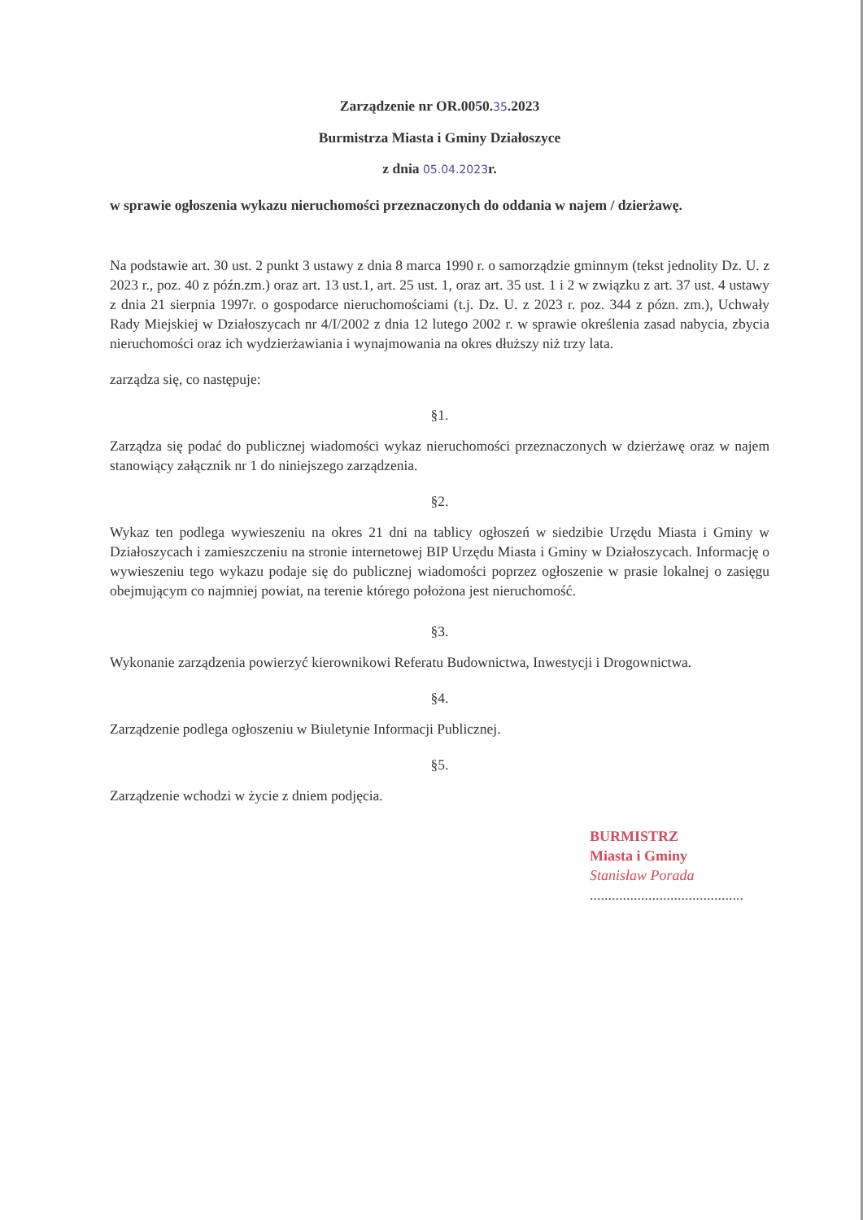Zarządzenie nr OR.0050.35.2023
Burmistrza Miasta i Gminy Działoszyce
z dnia 05.04.2023r.
w sprawie ogłoszenia wykazu nieruchomości przeznaczonych do oddania w najem / dzierżawę.
Na podstawie art. 30 ust. 2 punkt 3 ustawy z dnia 8 marca 1990 r. o samorządzie gminnym (tekst jednolity Dz. U. z 2023 r., poz. 40 z późn.zm.) oraz art. 13 ust.1, art. 25 ust. 1, oraz art. 35 ust. 1 i 2 w związku z art. 37 ust. 4 ustawy z dnia 21 sierpnia 1997r. o gospodarce nieruchomościami (t.j. Dz. U. z 2023 r. poz. 344 z pózn. zm.), Uchwały Rady Miejskiej w Działoszycach nr 4/I/2002 z dnia 12 lutego 2002 r. w sprawie określenia zasad nabycia, zbycia nieruchomości oraz ich wydzierżawiania i wynajmowania na okres dłuższy niż trzy lata.
zarządza się, co następuje:
§1.
Zarządza się podać do publicznej wiadomości wykaz nieruchomości przeznaczonych w dzierżawę oraz w najem stanowiący załącznik nr 1 do niniejszego zarządzenia.
§2.
Wykaz ten podlega wywieszeniu na okres 21 dni na tablicy ogłoszeń w siedzibie Urzędu Miasta i Gminy w Działoszycach i zamieszczeniu na stronie internetowej BIP Urzędu Miasta i Gminy w Działoszycach. Informację o wywieszeniu tego wykazu podaje się do publicznej wiadomości poprzez ogłoszenie w prasie lokalnej o zasięgu obejmującym co najmniej powiat, na terenie którego położona jest nieruchomość.
§3.
Wykonanie zarządzenia powierzyć kierownikowi Referatu Budownictwa, Inwestycji i Drogownictwa.
§4.
Zarządzenie podlega ogłoszeniu w Biuletynie Informacji Publicznej.
§5.
Zarządzenie wchodzi w życie z dniem podjęcia.
BURMISTRZ
Miasta i Gminy
Stanisław Porada
..........................................